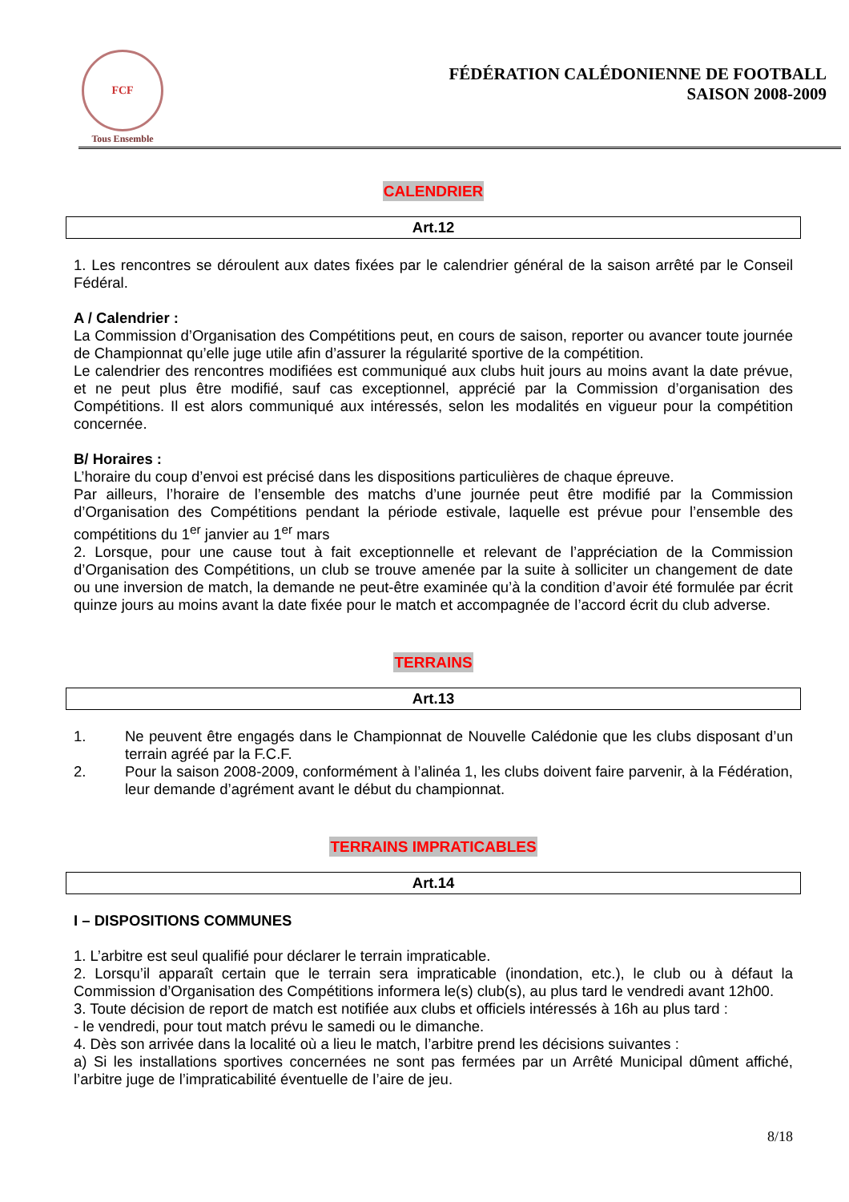FCF
Tous Ensemble
FÉDÉRATION CALÉDONIENNE DE FOOTBALL
SAISON 2008-2009
CALENDRIER
Art.12
1. Les rencontres se déroulent aux dates fixées par le calendrier général de la saison arrêté par le Conseil Fédéral.
A / Calendrier :
La Commission d’Organisation des Compétitions peut, en cours de saison, reporter ou avancer toute journée de Championnat qu’elle juge utile afin d’assurer la régularité sportive de la compétition.
Le calendrier des rencontres modifiées est communiqué aux clubs huit jours au moins avant la date prévue, et ne peut plus être modifié, sauf cas exceptionnel, apprécié par la Commission d’organisation des Compétitions. Il est alors communiqué aux intéressés, selon les modalités en vigueur pour la compétition concernée.
B/ Horaires :
L’horaire du coup d’envoi est précisé dans les dispositions particulières de chaque épreuve.
Par ailleurs, l’horaire de l’ensemble des matchs d’une journée peut être modifié par la Commission d’Organisation des Compétitions pendant la période estivale, laquelle est prévue pour l’ensemble des compétitions du 1<sup>er</sup> janvier au 1<sup>er</sup> mars
2. Lorsque, pour une cause tout à fait exceptionnelle et relevant de l’appréciation de la Commission d’Organisation des Compétitions, un club se trouve amenée par la suite à solliciter un changement de date ou une inversion de match, la demande ne peut-être examinée qu’à la condition d’avoir été formulée par écrit quinze jours au moins avant la date fixée pour le match et accompagnée de l’accord écrit du club adverse.
TERRAINS
Art.13
1.
Ne peuvent être engagés dans le Championnat de Nouvelle Calédonie que les clubs disposant d’un terrain agréé par la F.C.F.
2.
Pour la saison 2008-2009, conformément à l’alinéa 1, les clubs doivent faire parvenir, à la Fédération, leur demande d’agrément avant le début du championnat.
TERRAINS IMPRATICABLES
Art.14
I – DISPOSITIONS COMMUNES
1. L’arbitre est seul qualifié pour déclarer le terrain impraticable.
2. Lorsqu’il apparaît certain que le terrain sera impraticable (inondation, etc.), le club ou à défaut la Commission d’Organisation des Compétitions informera le(s) club(s), au plus tard le vendredi avant 12h00.
3. Toute décision de report de match est notifiée aux clubs et officiels intéressés à 16h au plus tard :
- le vendredi, pour tout match prévu le samedi ou le dimanche.
4. Dès son arrivée dans la localité où a lieu le match, l’arbitre prend les décisions suivantes :
a) Si les installations sportives concernées ne sont pas fermées par un Arrêté Municipal dûment affiché, l’arbitre juge de l’impraticabilité éventuelle de l’aire de jeu.
8/18